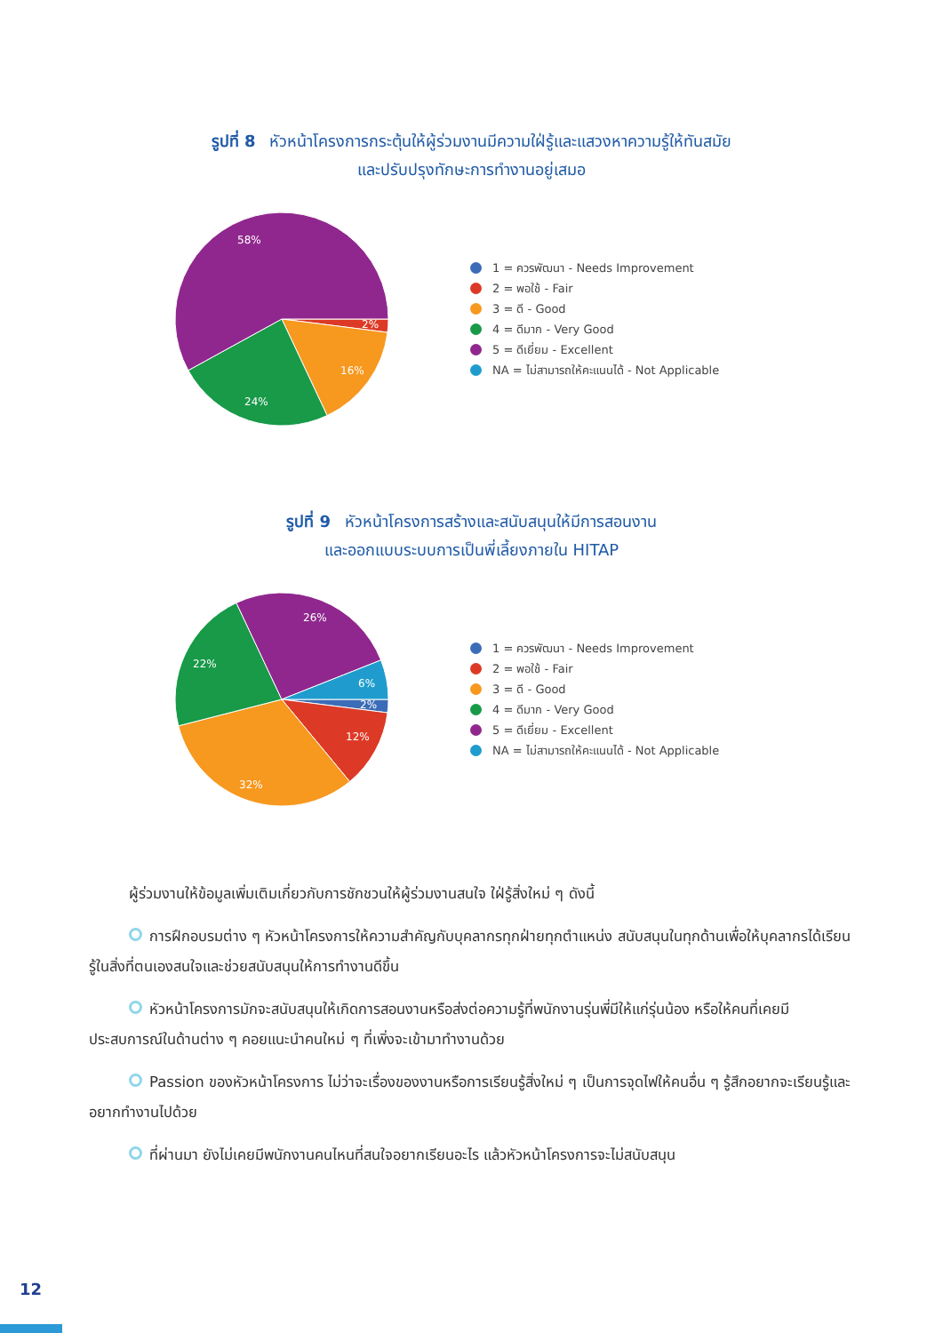รูปที่ 8 หัวหน้าโครงการกระตุ้นให้ผู้ร่วมงานมีความใฝ่รู้และแสวงหาความรู้ให้ทันสมัย
และปรับปรุงทักษะการทำงานอยู่เสมอ
58%
2%
16%
24%
1 = ควรพัฒนา - Needs Improvement
2 = พอใช้ - Fair
3 = ดี - Good
4 = ดีมาก - Very Good
5 = ดีเยี่ยม - Excellent
NA = ไม่สามารถให้คะแนนได้ - Not Applicable
รูปที่ 9 หัวหน้าโครงการสร้างและสนับสนุนให้มีการสอนงาน
และออกแบบระบบการเป็นพี่เลี้ยงภายใน HITAP
26%
22%
6%
2%
12%
32%
1 = ควรพัฒนา - Needs Improvement
2 = พอใช้ - Fair
3 = ดี - Good
4 = ดีมาก - Very Good
5 = ดีเยี่ยม - Excellent
NA = ไม่สามารถให้คะแนนได้ - Not Applicable
ผู้ร่วมงานให้ข้อมูลเพิ่มเติมเกี่ยวกับการชักชวนให้ผู้ร่วมงานสนใจ ใฝ่รู้สิ่งใหม่ ๆ ดังนี้
การฝึกอบรมต่าง ๆ หัวหน้าโครงการให้ความสำคัญกับบุคลากรทุกฝ่ายทุกตำแหน่ง สนับสนุนในทุกด้านเพื่อให้บุคลากรได้เรียนรู้ในสิ่งที่ตนเองสนใจและช่วยสนับสนุนให้การทำงานดีขึ้น
หัวหน้าโครงการมักจะสนับสนุนให้เกิดการสอนงานหรือส่งต่อความรู้ที่พนักงานรุ่นพี่มีให้แก่รุ่นน้อง หรือให้คนที่เคยมีประสบการณ์ในด้านต่าง ๆ คอยแนะนำคนใหม่ ๆ ที่เพิ่งจะเข้ามาทำงานด้วย
Passion ของหัวหน้าโครงการ ไม่ว่าจะเรื่องของงานหรือการเรียนรู้สิ่งใหม่ ๆ เป็นการจุดไฟให้คนอื่น ๆ รู้สึกอยากจะเรียนรู้และอยากทำงานไปด้วย
ที่ผ่านมา ยังไม่เคยมีพนักงานคนไหนที่สนใจอยากเรียนอะไร แล้วหัวหน้าโครงการจะไม่สนับสนุน
12